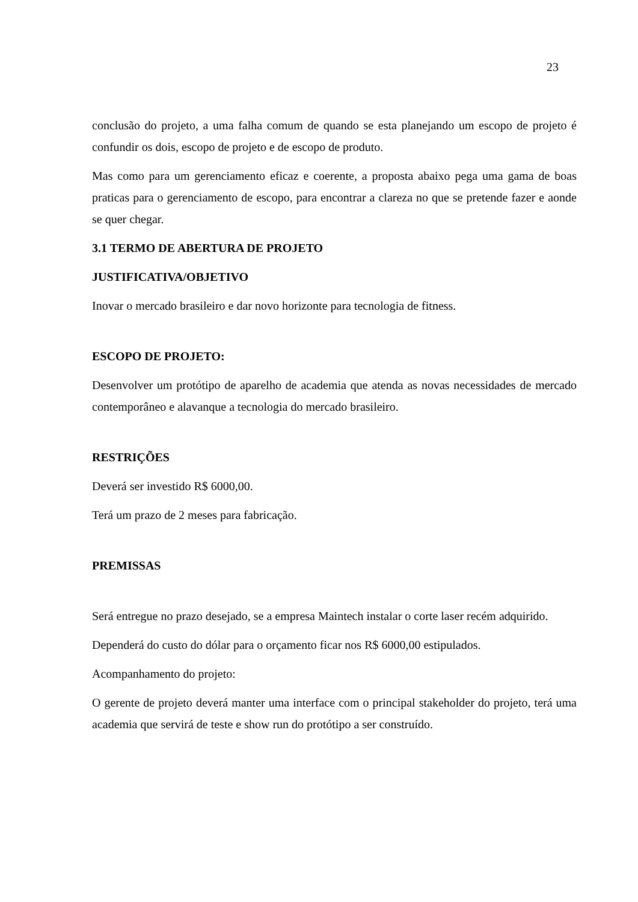23
conclusão do projeto, a uma falha comum de quando se esta planejando um escopo de projeto é confundir os dois, escopo de projeto e de escopo de produto.
Mas como para um gerenciamento eficaz e coerente, a proposta abaixo pega uma gama de boas praticas para o gerenciamento de escopo, para encontrar a clareza no que se pretende fazer e aonde se quer chegar.
3.1 TERMO DE ABERTURA DE PROJETO
JUSTIFICATIVA/OBJETIVO
Inovar o mercado brasileiro e dar novo horizonte para tecnologia de fitness.
ESCOPO DE PROJETO:
Desenvolver um protótipo de aparelho de academia que atenda as novas necessidades de mercado contemporâneo e alavanque a tecnologia do mercado brasileiro.
RESTRIÇÕES
Deverá ser investido R$ 6000,00.
Terá um prazo de 2 meses para fabricação.
PREMISSAS
Será entregue no prazo desejado, se a empresa Maintech instalar o corte laser recém adquirido.
Dependerá do custo do dólar para o orçamento ficar nos R$ 6000,00 estipulados.
Acompanhamento do projeto:
O gerente de projeto deverá manter uma interface com o principal stakeholder do projeto, terá uma academia que servirá de teste e show run do protótipo a ser construído.